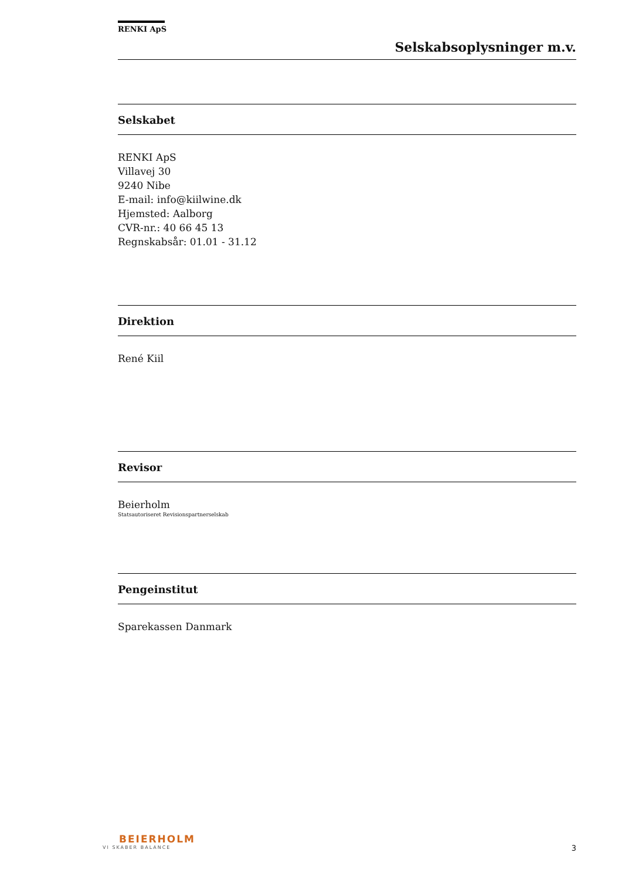RENKI ApS
Selskabsoplysninger m.v.
Selskabet
RENKI ApS
Villavej 30
9240 Nibe
E-mail: info@kiilwine.dk
Hjemsted: Aalborg
CVR-nr.: 40 66 45 13
Regnskabsår: 01.01 - 31.12
Direktion
René Kiil
Revisor
Beierholm
Statsautoriseret Revisionspartnerselskab
Pengeinstitut
Sparekassen Danmark
BEIERHOLM
VI SKABER BALANCE
3